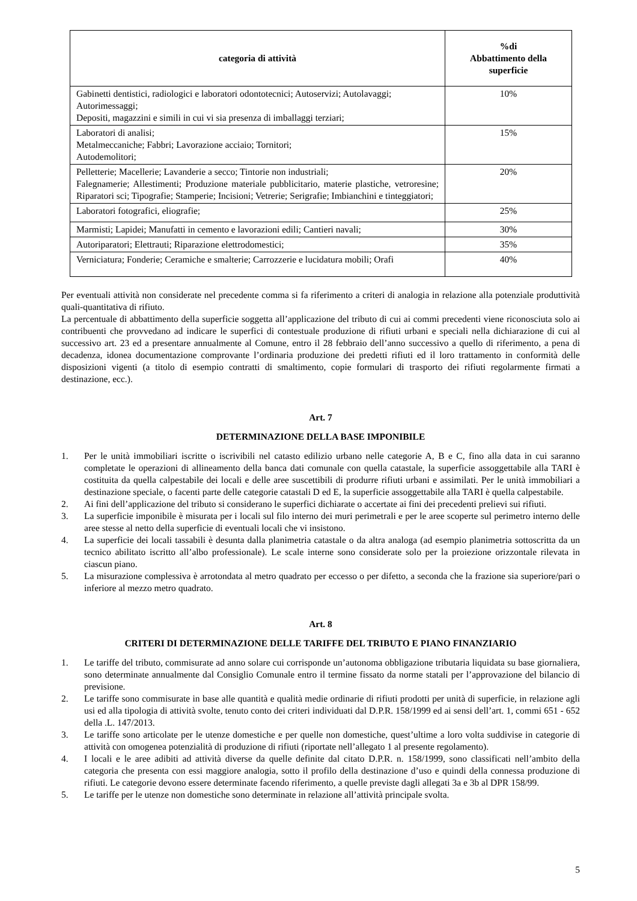| categoria di attività | %di Abbattimento della superficie |
| --- | --- |
| Gabinetti dentistici, radiologici e laboratori odontotecnici; Autoservizi; Autolavaggi; Autorimessaggi; Depositi, magazzini e simili in cui vi sia presenza di imballaggi terziari; | 10% |
| Laboratori di analisi; Metalmeccaniche; Fabbri; Lavorazione acciaio; Tornitori; Autodemolitori; | 15% |
| Pelletterie; Macellerie; Lavanderie a secco; Tintorie non industriali; Falegnamerie; Allestimenti; Produzione materiale pubblicitario, materie plastiche, vetroresine; Riparatori sci; Tipografie; Stamperie; Incisioni; Vetrerie; Serigrafie; Imbianchini e tinteggiatori; | 20% |
| Laboratori fotografici, eliografie; | 25% |
| Marmisti; Lapidei; Manufatti in cemento e lavorazioni edili; Cantieri navali; | 30% |
| Autoriparatori; Elettrauti; Riparazione elettrodomestici; | 35% |
| Verniciatura; Fonderie; Ceramiche e smalterie; Carrozzerie e lucidatura mobili; Orafi | 40% |
Per eventuali attività non considerate nel precedente comma si fa riferimento a criteri di analogia in relazione alla potenziale produttività quali-quantitativa di rifiuto.
La percentuale di abbattimento della superficie soggetta all’applicazione del tributo di cui ai commi precedenti viene riconosciuta solo ai contribuenti che provvedano ad indicare le superfici di contestuale produzione di rifiuti urbani e speciali nella dichiarazione di cui al successivo art. 23 ed a presentare annualmente al Comune, entro il 28 febbraio dell’anno successivo a quello di riferimento, a pena di decadenza, idonea documentazione comprovante l’ordinaria produzione dei predetti rifiuti ed il loro trattamento in conformità delle disposizioni vigenti (a titolo di esempio contratti di smaltimento, copie formulari di trasporto dei rifiuti regolarmente firmati a destinazione, ecc.).
Art. 7
DETERMINAZIONE DELLA BASE IMPONIBILE
1. Per le unità immobiliari iscritte o iscrivibili nel catasto edilizio urbano nelle categorie A, B e C, fino alla data in cui saranno completate le operazioni di allineamento della banca dati comunale con quella catastale, la superficie assoggettabile alla TARI è costituita da quella calpestabile dei locali e delle aree suscettibili di produrre rifiuti urbani e assimilati. Per le unità immobiliari a destinazione speciale, o facenti parte delle categorie catastali D ed E, la superficie assoggettabile alla TARI è quella calpestabile.
2. Ai fini dell’applicazione del tributo si considerano le superfici dichiarate o accertate ai fini dei precedenti prelievi sui rifiuti.
3. La superficie imponibile è misurata per i locali sul filo interno dei muri perimetrali e per le aree scoperte sul perimetro interno delle aree stesse al netto della superficie di eventuali locali che vi insistono.
4. La superficie dei locali tassabili è desunta dalla planimetria catastale o da altra analoga (ad esempio planimetria sottoscritta da un tecnico abilitato iscritto all’albo professionale). Le scale interne sono considerate solo per la proiezione orizzontale rilevata in ciascun piano.
5. La misurazione complessiva è arrotondata al metro quadrato per eccesso o per difetto, a seconda che la frazione sia superiore/pari o inferiore al mezzo metro quadrato.
Art. 8
CRITERI DI DETERMINAZIONE DELLE TARIFFE DEL TRIBUTO E PIANO FINANZIARIO
1. Le tariffe del tributo, commisurate ad anno solare cui corrisponde un’autonoma obbligazione tributaria liquidata su base giornaliera, sono determinate annualmente dal Consiglio Comunale entro il termine fissato da norme statali per l’approvazione del bilancio di previsione.
2. Le tariffe sono commisurate in base alle quantità e qualità medie ordinarie di rifiuti prodotti per unità di superficie, in relazione agli usi ed alla tipologia di attività svolte, tenuto conto dei criteri individuati dal D.P.R. 158/1999 ed ai sensi dell’art. 1, commi 651 - 652 della .L. 147/2013.
3. Le tariffe sono articolate per le utenze domestiche e per quelle non domestiche, quest’ultime a loro volta suddivise in categorie di attività con omogenea potenzialità di produzione di rifiuti (riportate nell’allegato 1 al presente regolamento).
4. I locali e le aree adibiti ad attività diverse da quelle definite dal citato D.P.R. n. 158/1999, sono classificati nell’ambito della categoria che presenta con essi maggiore analogia, sotto il profilo della destinazione d’uso e quindi della connessa produzione di rifiuti. Le categorie devono essere determinate facendo riferimento, a quelle previste dagli allegati 3a e 3b al DPR 158/99.
5. Le tariffe per le utenze non domestiche sono determinate in relazione all’attività principale svolta.
5